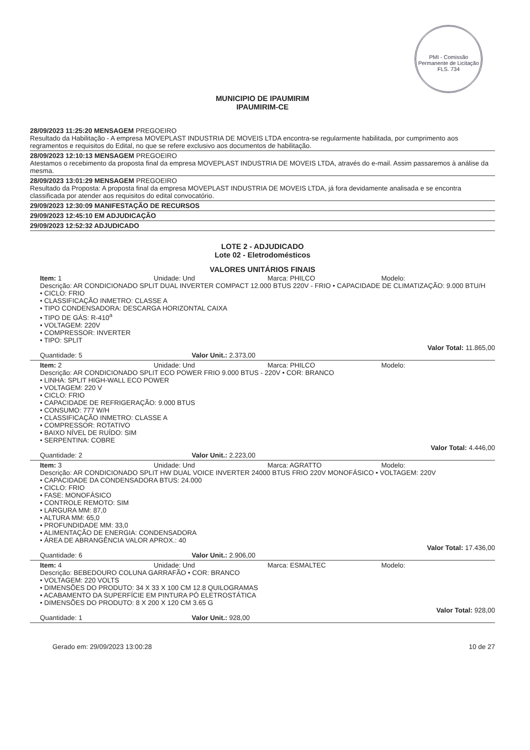PMI - Comissão Permanente de Licitação
FLS. 734
MUNICIPIO DE IPAUMIRIM
IPAUMIRIM-CE
28/09/2023 11:25:20 MENSAGEM PREGOEIRO
Resultado da Habilitação - A empresa MOVEPLAST INDUSTRIA DE MOVEIS LTDA encontra-se regularmente habilitada, por cumprimento aos regramentos e requisitos do Edital, no que se refere exclusivo aos documentos de habilitação.
28/09/2023 12:10:13 MENSAGEM PREGOEIRO
Atestamos o recebimento da proposta final da empresa MOVEPLAST INDUSTRIA DE MOVEIS LTDA, através do e-mail. Assim passaremos à análise da mesma.
28/09/2023 13:01:29 MENSAGEM PREGOEIRO
Resultado da Proposta: A proposta final da empresa MOVEPLAST INDUSTRIA DE MOVEIS LTDA, já fora devidamente analisada e se encontra classificada por atender aos requisitos do edital convocatório.
29/09/2023 12:30:09 MANIFESTAÇÃO DE RECURSOS
29/09/2023 12:45:10 EM ADJUDICAÇÃO
29/09/2023 12:52:32 ADJUDICADO
LOTE 2 - ADJUDICADO
Lote 02 - Eletrodomésticos
VALORES UNITÁRIOS FINAIS
Item: 1 Unidade: Und Marca: PHILCO Modelo:
Descrição: AR CONDICIONADO SPLIT DUAL INVERTER COMPACT 12.000 BTUS 220V - FRIO • CAPACIDADE DE CLIMATIZAÇÃO: 9.000 BTU/H
• CICLO: FRIO
• CLASSIFICAÇÃO INMETRO: CLASSE A
• TIPO CONDENSADORA: DESCARGA HORIZONTAL CAIXA
• TIPO DE GÁS: R-410<sup>a</sup>
• VOLTAGEM: 220V
• COMPRESSOR: INVERTER
• TIPO: SPLIT
Valor Total: 11.865,00
Quantidade: 5 Valor Unit.: 2.373,00
Item: 2 Unidade: Und Marca: PHILCO Modelo:
Descrição: AR CONDICIONADO SPLIT ECO POWER FRIO 9.000 BTUS - 220V • COR: BRANCO
• LINHA: SPLIT HIGH-WALL ECO POWER
• VOLTAGEM: 220 V
• CICLO: FRIO
• CAPACIDADE DE REFRIGERAÇÃO: 9.000 BTUS
• CONSUMO: 777 W/H
• CLASSIFICAÇÃO INMETRO: CLASSE A
• COMPRESSOR: ROTATIVO
• BAIXO NÍVEL DE RUÍDO: SIM
• SERPENTINA: COBRE
Valor Total: 4.446,00
Quantidade: 2 Valor Unit.: 2.223,00
Item: 3 Unidade: Und Marca: AGRATTO Modelo:
Descrição: AR CONDICIONADO SPLIT HW DUAL VOICE INVERTER 24000 BTUS FRIO 220V MONOFÁSICO • VOLTAGEM: 220V
• CAPACIDADE DA CONDENSADORA BTUS: 24.000
• CICLO: FRIO
• FASE: MONOFÁSICO
• CONTROLE REMOTO: SIM
• LARGURA MM: 87,0
• ALTURA MM: 65,0
• PROFUNDIDADE MM: 33,0
• ALIMENTAÇÃO DE ENERGIA: CONDENSADORA
• ÁREA DE ABRANGÊNCIA VALOR APROX.: 40
Valor Total: 17.436,00
Quantidade: 6 Valor Unit.: 2.906,00
Item: 4 Unidade: Und Marca: ESMALTEC Modelo:
Descrição: BEBEDOURO COLUNA GARRAFÃO • COR: BRANCO
• VOLTAGEM: 220 VOLTS
• DIMENSÕES DO PRODUTO: 34 X 33 X 100 CM 12.8 QUILOGRAMAS
• ACABAMENTO DA SUPERFÍCIE EM PINTURA PÓ ELETROSTÁTICA
• DIMENSÕES DO PRODUTO: 8 X 200 X 120 CM 3.65 G
Valor Total: 928,00
Quantidade: 1 Valor Unit.: 928,00
Gerado em: 29/09/2023 13:00:28 10 de 27